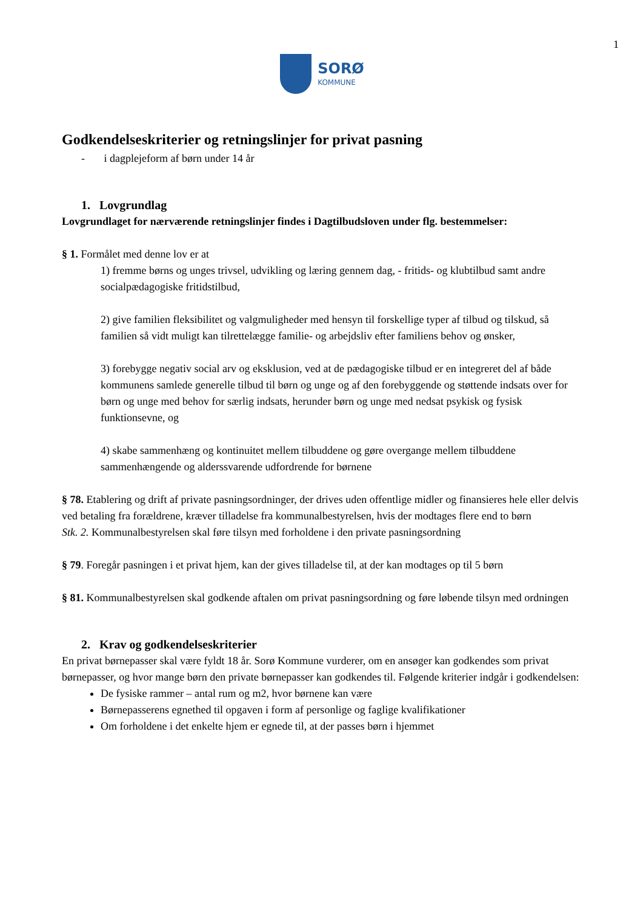1
SORØ
KOMMUNE
Godkendelseskriterier og retningslinjer for privat pasning
- i dagplejeform af børn under 14 år
1. Lovgrundlag
Lovgrundlaget for nærværende retningslinjer findes i Dagtilbudsloven under flg. bestemmelser:
§ 1. Formålet med denne lov er at
1) fremme børns og unges trivsel, udvikling og læring gennem dag, - fritids- og klubtilbud samt andre socialpædagogiske fritidstilbud,
2) give familien fleksibilitet og valgmuligheder med hensyn til forskellige typer af tilbud og tilskud, så familien så vidt muligt kan tilrettelægge familie- og arbejdsliv efter familiens behov og ønsker,
3) forebygge negativ social arv og eksklusion, ved at de pædagogiske tilbud er en integreret del af både kommunens samlede generelle tilbud til børn og unge og af den forebyggende og støttende indsats over for børn og unge med behov for særlig indsats, herunder børn og unge med nedsat psykisk og fysisk funktionsevne, og
4) skabe sammenhæng og kontinuitet mellem tilbuddene og gøre overgange mellem tilbuddene sammenhængende og alderssvarende udfordrende for børnene
§ 78. Etablering og drift af private pasningsordninger, der drives uden offentlige midler og finansieres hele eller delvis ved betaling fra forældrene, kræver tilladelse fra kommunalbestyrelsen, hvis der modtages flere end to børn
Stk. 2. Kommunalbestyrelsen skal føre tilsyn med forholdene i den private pasningsordning
§ 79. Foregår pasningen i et privat hjem, kan der gives tilladelse til, at der kan modtages op til 5 børn
§ 81. Kommunalbestyrelsen skal godkende aftalen om privat pasningsordning og føre løbende tilsyn med ordningen
2. Krav og godkendelseskriterier
En privat børnepasser skal være fyldt 18 år. Sorø Kommune vurderer, om en ansøger kan godkendes som privat børnepasser, og hvor mange børn den private børnepasser kan godkendes til. Følgende kriterier indgår i godkendelsen:
De fysiske rammer – antal rum og m2, hvor børnene kan være
Børnepasserens egnethed til opgaven i form af personlige og faglige kvalifikationer
Om forholdene i det enkelte hjem er egnede til, at der passes børn i hjemmet